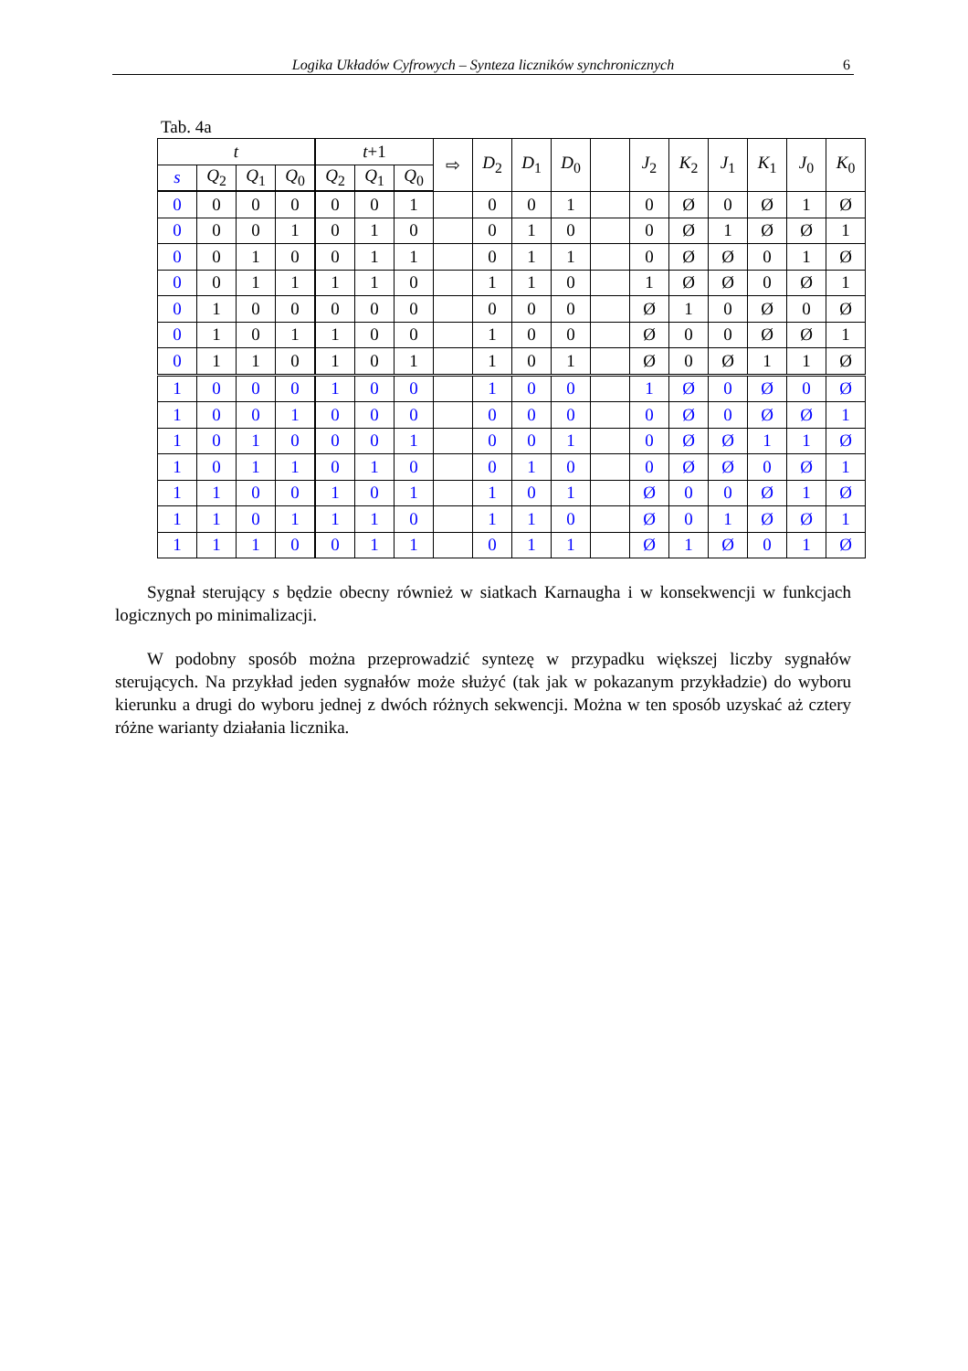Logika Układów Cyfrowych – Synteza liczników synchronicznych 6
Tab. 4a
| t | | | | t +1 | | | ⇨ | D<sub>2</sub> | D<sub>1</sub> | D<sub>0</sub> | | J<sub>2</sub> | K<sub>2</sub> | J<sub>1</sub> | K<sub>1</sub> | J<sub>0</sub> | K<sub>0</sub> |
| --- | --- | --- | --- | --- | --- | --- | --- | --- | --- | --- | --- | --- | --- | --- | --- | --- | --- |
| s | Q<sub>2</sub> | Q<sub>1</sub> | Q<sub>0</sub> | Q<sub>2</sub> | Q<sub>1</sub> | Q<sub>0</sub> | | | | | | | | | | | |
| 0 | 0 | 0 | 0 | 0 | 0 | 1 | | 0 | 0 | 1 | | 0 | Ø | 0 | Ø | 1 | Ø |
| 0 | 0 | 0 | 1 | 0 | 1 | 0 | | 0 | 1 | 0 | | 0 | Ø | 1 | Ø | Ø | 1 |
| 0 | 0 | 1 | 0 | 0 | 1 | 1 | | 0 | 1 | 1 | | 0 | Ø | Ø | 0 | 1 | Ø |
| 0 | 0 | 1 | 1 | 1 | 1 | 0 | | 1 | 1 | 0 | | 1 | Ø | Ø | 0 | Ø | 1 |
| 0 | 1 | 0 | 0 | 0 | 0 | 0 | | 0 | 0 | 0 | | Ø | 1 | 0 | Ø | 0 | Ø |
| 0 | 1 | 0 | 1 | 1 | 0 | 0 | | 1 | 0 | 0 | | Ø | 0 | 0 | Ø | Ø | 1 |
| 0 | 1 | 1 | 0 | 1 | 0 | 1 | | 1 | 0 | 1 | | Ø | 0 | Ø | 1 | 1 | Ø |
| 1 | 0 | 0 | 0 | 1 | 0 | 0 | | 1 | 0 | 0 | | 1 | Ø | 0 | Ø | 0 | Ø |
| 1 | 0 | 0 | 1 | 0 | 0 | 0 | | 0 | 0 | 0 | | 0 | Ø | 0 | Ø | Ø | 1 |
| 1 | 0 | 1 | 0 | 0 | 0 | 1 | | 0 | 0 | 1 | | 0 | Ø | Ø | 1 | 1 | Ø |
| 1 | 0 | 1 | 1 | 0 | 1 | 0 | | 0 | 1 | 0 | | 0 | Ø | Ø | 0 | Ø | 1 |
| 1 | 1 | 0 | 0 | 1 | 0 | 1 | | 1 | 0 | 1 | | Ø | 0 | 0 | Ø | 1 | Ø |
| 1 | 1 | 0 | 1 | 1 | 1 | 0 | | 1 | 1 | 0 | | Ø | 0 | 1 | Ø | Ø | 1 |
| 1 | 1 | 1 | 0 | 0 | 1 | 1 | | 0 | 1 | 1 | | Ø | 1 | Ø | 0 | 1 | Ø |
Sygnał sterujący s będzie obecny również w siatkach Karnaugha i w konsekwencji w funkcjach logicznych po minimalizacji.
W podobny sposób można przeprowadzić syntezę w przypadku większej liczby sygnałów sterujących. Na przykład jeden sygnałów może służyć (tak jak w pokazanym przykładzie) do wyboru kierunku a drugi do wyboru jednej z dwóch różnych sekwencji. Można w ten sposób uzyskać aż cztery różne warianty działania licznika.